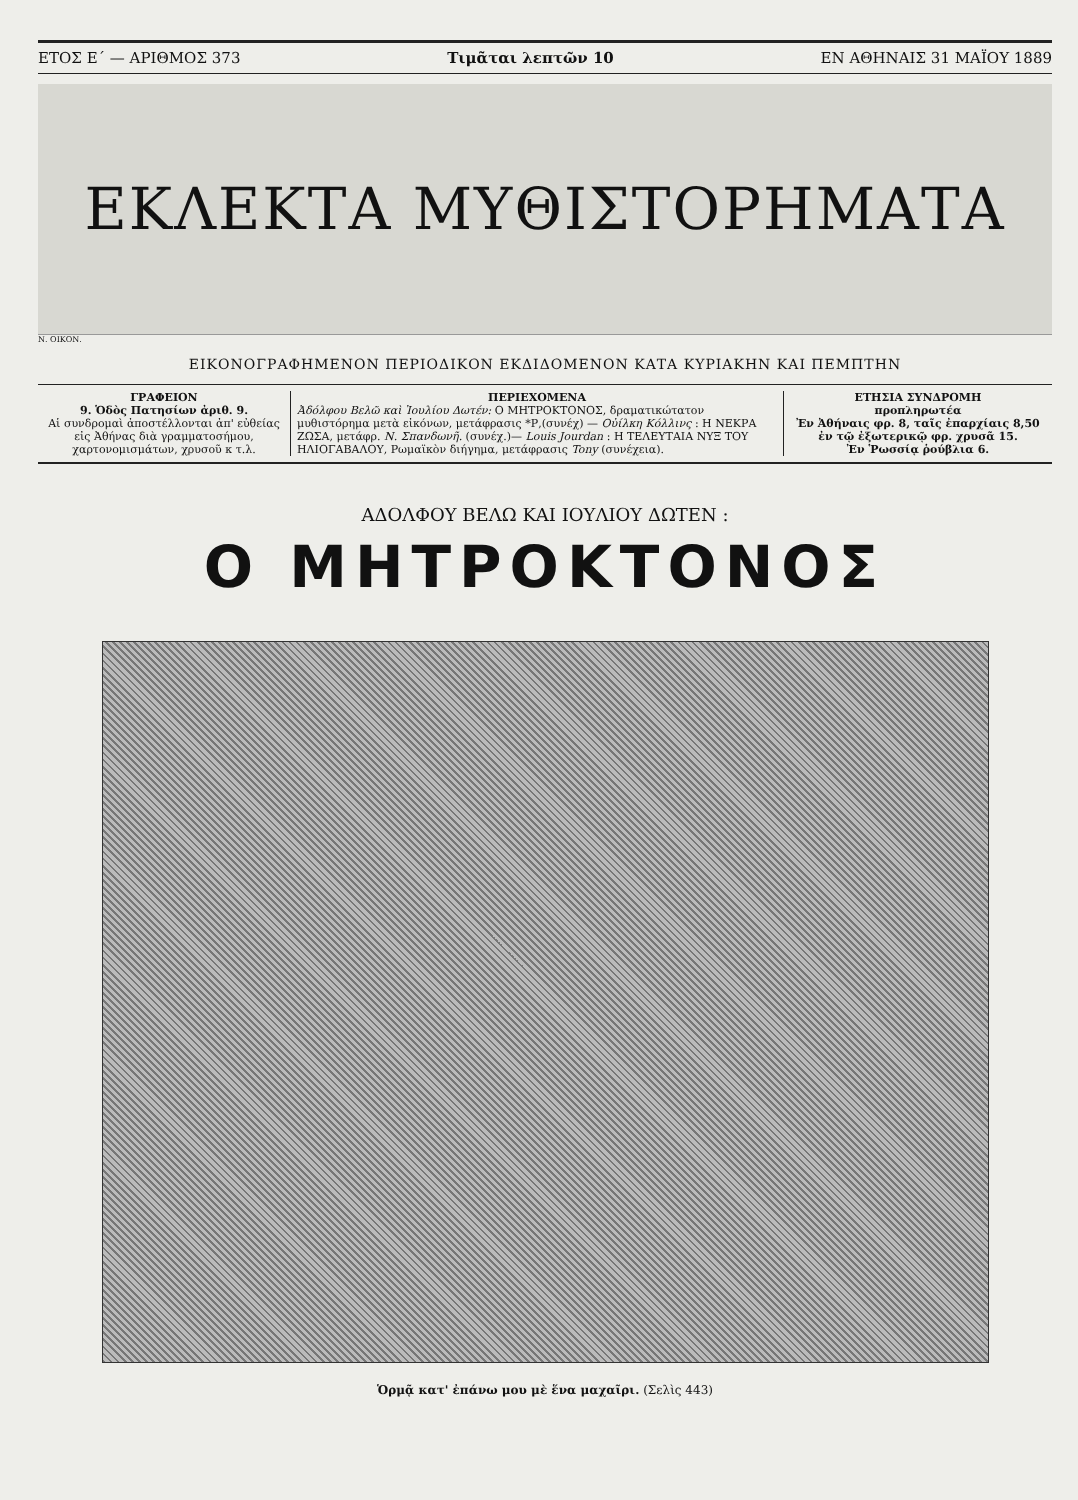ΕΤΟΣ Ε΄ — ΑΡΙΘΜΟΣ 373 Τιμᾶται λεπτῶν 10 ΕΝ ΑΘΗΝΑΙΣ 31 ΜΑΪΟΥ 1889
ΕΚΛΕΚΤΑ ΜΥΘΙΣΤΟΡΗΜΑΤΑ
Ν. ΟΙΚΟΝ.
ΕΙΚΟΝΟΓΡΑΦΗΜΕΝΟΝ ΠΕΡΙΟΔΙΚΟΝ ΕΚΔΙΔΟΜΕΝΟΝ ΚΑΤΑ ΚΥΡΙΑΚΗΝ ΚΑΙ ΠΕΜΠΤΗΝ
ΓΡΑΦΕΙΟΝ
9. Ὁδὸς Πατησίων ἀριθ. 9.
Αἱ συνδρομαὶ ἀποστέλλονται ἀπ' εὐθείας εἰς Ἀθήνας διὰ γραμματοσήμου, χαρτονομισμάτων, χρυσοῦ κ τ.λ.
ΠΕΡΙΕΧΟΜΕΝΑ
Ἀδόλφου Βελῶ καὶ Ἰουλίου Δωτέν: Ο ΜΗΤΡΟΚΤΟΝΟΣ, δραματικώτατον μυθιστόρημα μετὰ εἰκόνων, μετάφρασις *Ρ,(συνέχ) — Οὐίλκη Κόλλινς : Η ΝΕΚΡΑ ΖΩΣΑ, μετάφρ. Ν. Σπανδωνῆ. (συνέχ.)— Louis Jourdan : Η ΤΕΛΕΥΤΑΙΑ ΝΥΞ ΤΟΥ ΗΛΙΟΓΑΒΑΛΟΥ, Ρωμαϊκὸν διήγημα, μετάφρασις Tony (συνέχεια).
ΕΤΗΣΙΑ ΣΥΝΔΡΟΜΗ
προπληρωτέα
Ἐν Ἀθήναις φρ. 8, ταῖς ἐπαρχίαις 8,50 ἐν τῷ ἐξωτερικῷ φρ. χρυσᾶ 15.
Ἐν Ῥωσσίᾳ ῥούβλια 6.
ΑΔΟΛΦΟΥ ΒΕΛΩ ΚΑΙ ΙΟΥΛΙΟΥ ΔΩΤΕΝ :
Ο ΜΗΤΡΟΚΤΟΝΟΣ
Ὁρμᾷ κατ' ἐπάνω μου μὲ ἕνα μαχαῖρι. (Σελὶς 443)